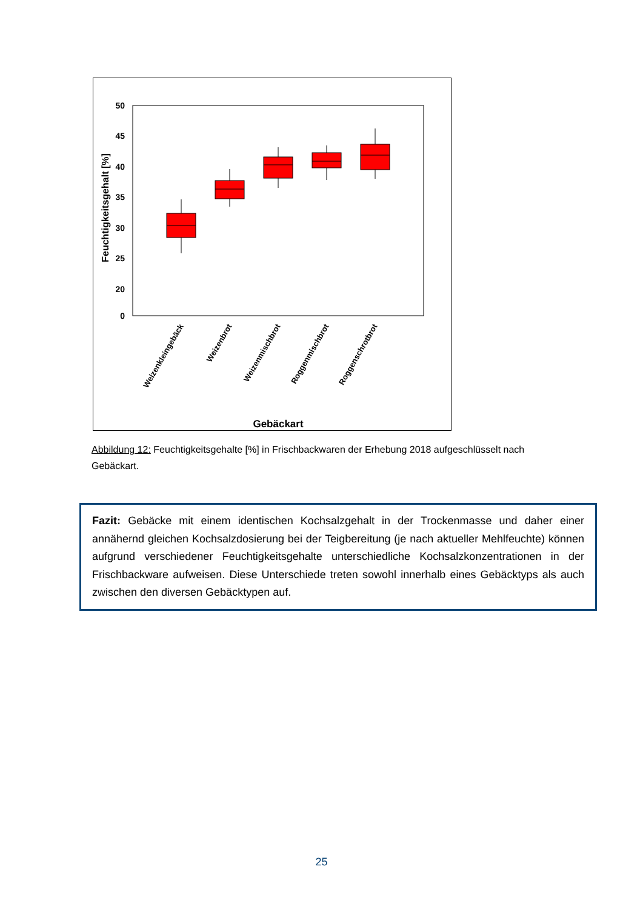50
45
40
35
30
25
20
0
Feuchtigkeitsgehalt [%]
Weizenkleingebäck
Weizenbrot
Weizenmischbrot
Roggenmischbrot
Roggenschrotbrot
Gebäckart
Abbildung 12: Feuchtigkeitsgehalte [%] in Frischbackwaren der Erhebung 2018 aufgeschlüsselt nach Gebäckart.
Fazit: Gebäcke mit einem identischen Kochsalzgehalt in der Trockenmasse und daher einer annähernd gleichen Kochsalzdosierung bei der Teigbereitung (je nach aktueller Mehlfeuchte) können aufgrund verschiedener Feuchtigkeitsgehalte unterschiedliche Kochsalzkonzentrationen in der Frischbackware aufweisen. Diese Unterschiede treten sowohl innerhalb eines Gebäcktyps als auch zwischen den diversen Gebäcktypen auf.
25